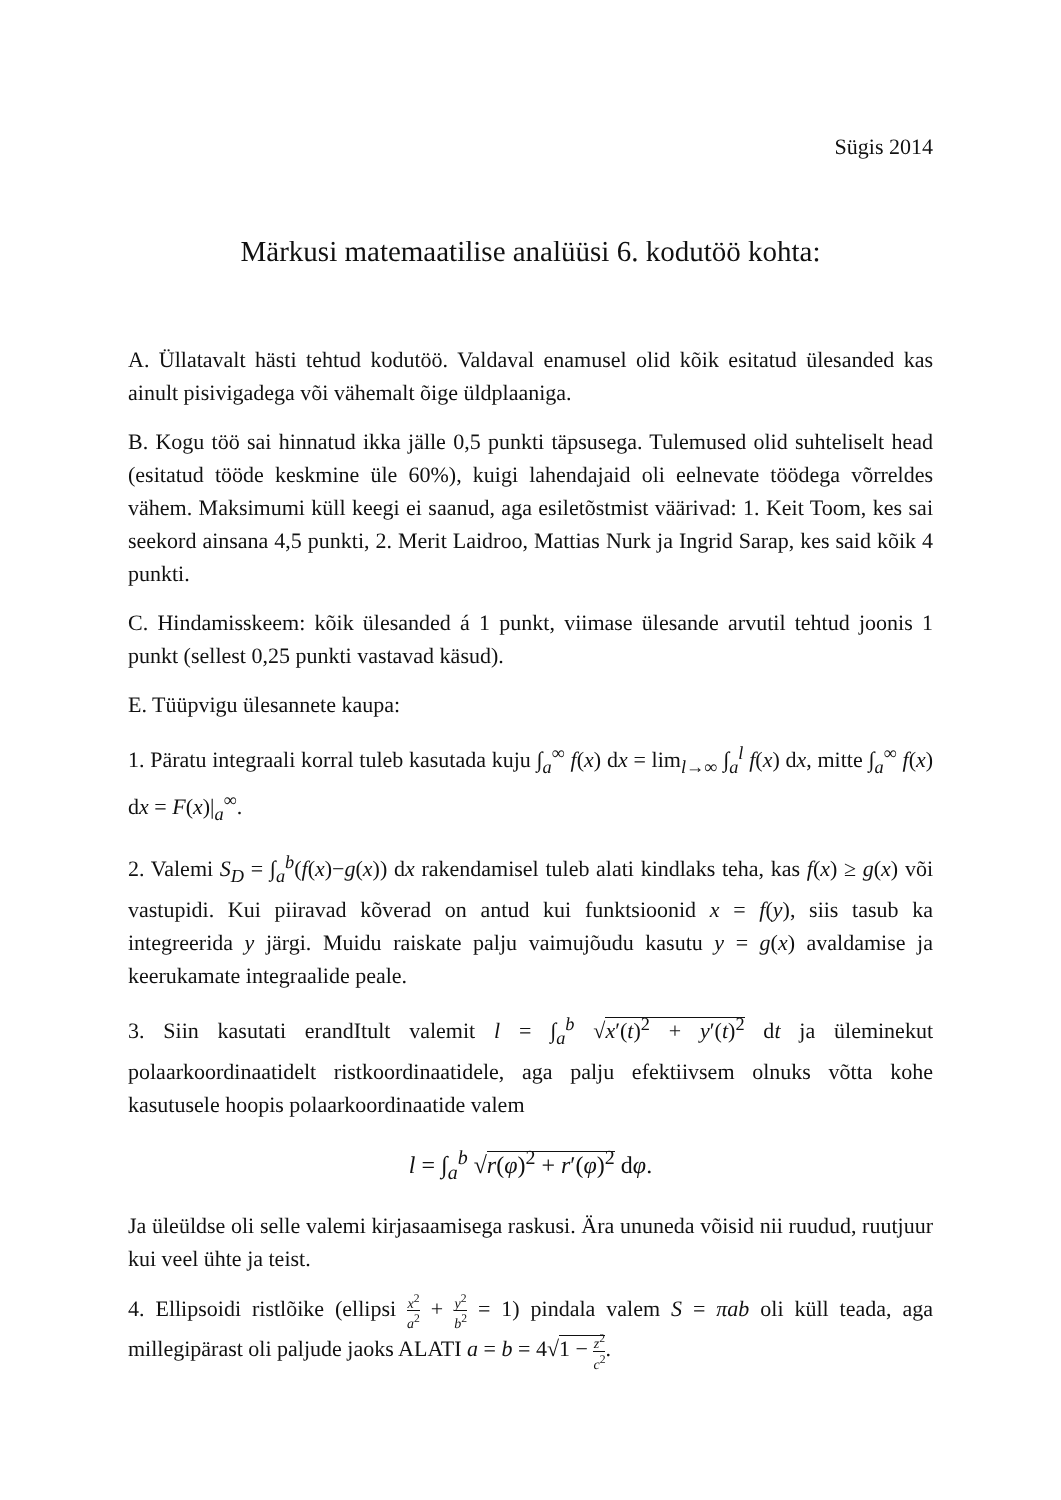Sügis 2014
Märkusi matemaatilise analüüsi 6. kodutöö kohta:
A. Üllatavalt hästi tehtud kodutöö. Valdaval enamusel olid kõik esitatud ülesanded kas ainult pisivigadega või vähemalt õige üldplaaniga.
B. Kogu töö sai hinnatud ikka jälle 0,5 punkti täpsusega. Tulemused olid suhteliselt head (esitatud tööde keskmine üle 60%), kuigi lahendajaid oli eelnevate töödega võrreldes vähem. Maksimumi küll keegi ei saanud, aga esiletõstmist väärivad: 1. Keit Toom, kes sai seekord ainsana 4,5 punkti, 2. Merit Laidroo, Mattias Nurk ja Ingrid Sarap, kes said kõik 4 punkti.
C. Hindamisskeem: kõik ülesanded á 1 punkt, viimase ülesande arvutil tehtud joonis 1 punkt (sellest 0,25 punkti vastavad käsud).
E. Tüüpvigu ülesannete kaupa:
1. Päratu integraali korral tuleb kasutada kuju ∫<sub>a</sub><sup>∞</sup> f(x) dx = lim<sub>l→∞</sub> ∫<sub>a</sub><sup>l</sup> f(x) dx, mitte ∫<sub>a</sub><sup>∞</sup> f(x) dx = F(x)|<sub>a</sub><sup>∞</sup>.
2. Valemi S<sub>D</sub> = ∫<sub>a</sub><sup>b</sup>(f(x)−g(x)) dx rakendamisel tuleb alati kindlaks teha, kas f(x) ≥ g(x) või vastupidi. Kui piiravad kõverad on antud kui funktsioonid x = f(y), siis tasub ka integreerida y järgi. Muidu raiskate palju vaimujõudu kasutu y = g(x) avaldamise ja keerukamate integraalide peale.
3. Siin kasutati erandItult valemit l = ∫<sub>a</sub><sup>b</sup> √x′(t)<sup>2</sup> + y′(t)<sup>2</sup> dt ja üleminekut polaarkoordinaatidelt ristkoordinaatidele, aga palju efektiivsem olnuks võtta kohe kasutusele hoopis polaarkoordinaatide valem
l = ∫<sub>a</sub><sup>b</sup> √r(φ)<sup>2</sup> + r′(φ)<sup>2</sup> dφ.
Ja üleüldse oli selle valemi kirjasaamisega raskusi. Ära ununeda võisid nii ruudud, ruutjuur kui veel ühte ja teist.
4. Ellipsoidi ristlõike (ellipsi x<sup>2</sup> a<sup>2</sup> + y<sup>2</sup> b<sup>2</sup> = 1) pindala valem S = πab oli küll teada, aga millegipärast oli paljude jaoks ALATI a = b = 4√1 − z<sup>2</sup> c<sup>2</sup>.